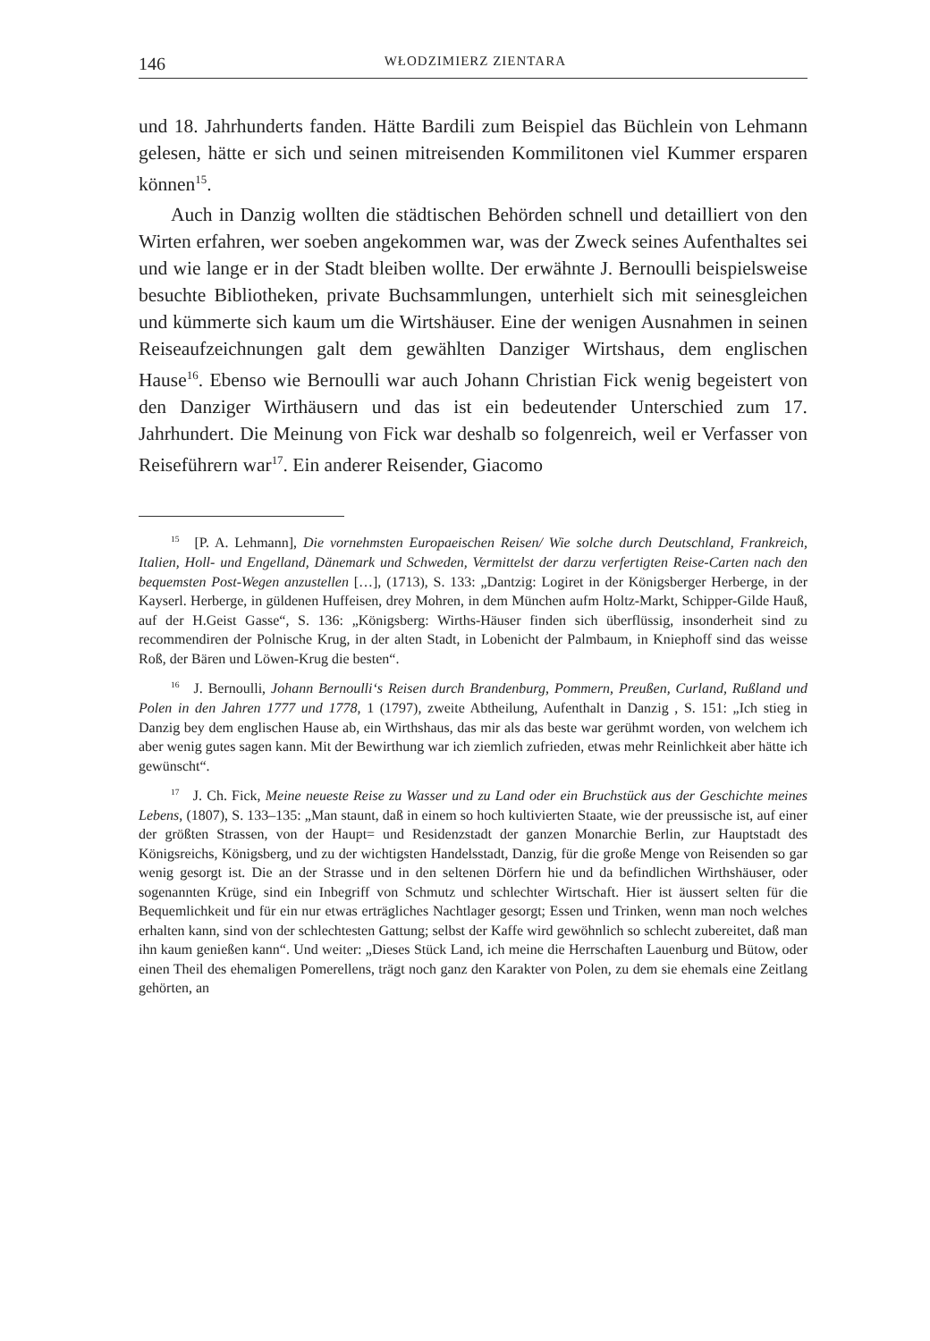146 WŁODZIMIERZ ZIENTARA
und 18. Jahrhunderts fanden. Hätte Bardili zum Beispiel das Büchlein von Lehmann gelesen, hätte er sich und seinen mitreisenden Kommilitonen viel Kummer ersparen können<sup>15</sup>.
Auch in Danzig wollten die städtischen Behörden schnell und detailliert von den Wirten erfahren, wer soeben angekommen war, was der Zweck seines Aufenthaltes sei und wie lange er in der Stadt bleiben wollte. Der erwähnte J. Bernoulli beispielsweise besuchte Bibliotheken, private Buchsammlungen, unterhielt sich mit seinesgleichen und kümmerte sich kaum um die Wirtshäuser. Eine der wenigen Ausnahmen in seinen Reiseaufzeichnungen galt dem gewählten Danziger Wirtshaus, dem englischen Hause<sup>16</sup>. Ebenso wie Bernoulli war auch Johann Christian Fick wenig begeistert von den Danziger Wirthäusern und das ist ein bedeutender Unterschied zum 17. Jahrhundert. Die Meinung von Fick war deshalb so folgenreich, weil er Verfasser von Reiseführern war<sup>17</sup>. Ein anderer Reisender, Giacomo
<sup>15</sup> [P. A. Lehmann], Die vornehmsten Europaeischen Reisen/ Wie solche durch Deutschland, Frankreich, Italien, Holl- und Engelland, Dänemark und Schweden, Vermittelst der darzu verfertigten Reise-Carten nach den bequemsten Post-Wegen anzustellen […], (1713), S. 133: „Dantzig: Logiret in der Königsberger Herberge, in der Kayserl. Herberge, in güldenen Huffeisen, drey Mohren, in dem München aufm Holtz-Markt, Schipper-Gilde Hauß, auf der H.Geist Gasse“, S. 136: „Königsberg: Wirths-Häuser finden sich überflüssig, insonderheit sind zu recommendiren der Polnische Krug, in der alten Stadt, in Lobenicht der Palmbaum, in Kniephoff sind das weisse Roß, der Bären und Löwen-Krug die besten“.
<sup>16</sup> J. Bernoulli, Johann Bernoulli‘s Reisen durch Brandenburg, Pommern, Preußen, Curland, Rußland und Polen in den Jahren 1777 und 1778, 1 (1797), zweite Abtheilung, Aufenthalt in Danzig , S. 151: „Ich stieg in Danzig bey dem englischen Hause ab, ein Wirthshaus, das mir als das beste war gerühmt worden, von welchem ich aber wenig gutes sagen kann. Mit der Bewirthung war ich ziemlich zufrieden, etwas mehr Reinlichkeit aber hätte ich gewünscht“.
<sup>17</sup> J. Ch. Fick, Meine neueste Reise zu Wasser und zu Land oder ein Bruchstück aus der Geschichte meines Lebens, (1807), S. 133–135: „Man staunt, daß in einem so hoch kultivierten Staate, wie der preussische ist, auf einer der größten Strassen, von der Haupt= und Residenzstadt der ganzen Monarchie Berlin, zur Hauptstadt des Königsreichs, Königsberg, und zu der wichtigsten Handelsstadt, Danzig, für die große Menge von Reisenden so gar wenig gesorgt ist. Die an der Strasse und in den seltenen Dörfern hie und da befindlichen Wirthshäuser, oder sogenannten Krüge, sind ein Inbegriff von Schmutz und schlechter Wirtschaft. Hier ist äussert selten für die Bequemlichkeit und für ein nur etwas erträgliches Nachtlager gesorgt; Essen und Trinken, wenn man noch welches erhalten kann, sind von der schlechtesten Gattung; selbst der Kaffe wird gewöhnlich so schlecht zubereitet, daß man ihn kaum genießen kann“. Und weiter: „Dieses Stück Land, ich meine die Herrschaften Lauenburg und Bütow, oder einen Theil des ehemaligen Pomerellens, trägt noch ganz den Karakter von Polen, zu dem sie ehemals eine Zeitlang gehörten, an